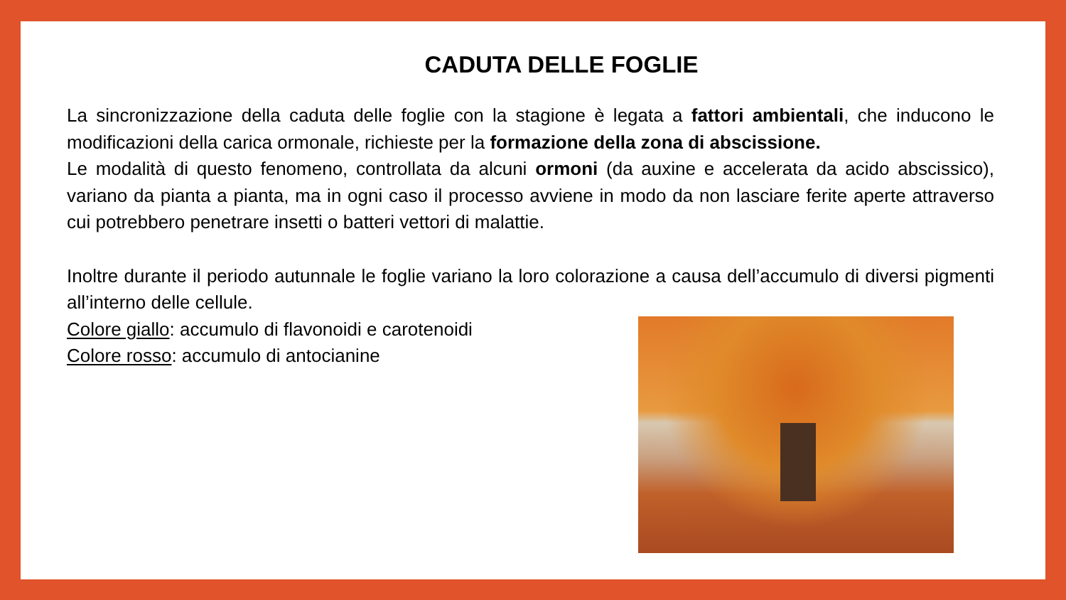CADUTA DELLE FOGLIE
La sincronizzazione della caduta delle foglie con la stagione è legata a fattori ambientali, che inducono le modificazioni della carica ormonale, richieste per la formazione della zona di abscissione.
Le modalità di questo fenomeno, controllata da alcuni ormoni (da auxine e accelerata da acido abscissico), variano da pianta a pianta, ma in ogni caso il processo avviene in modo da non lasciare ferite aperte attraverso cui potrebbero penetrare insetti o batteri vettori di malattie.
Inoltre durante il periodo autunnale le foglie variano la loro colorazione a causa dell’accumulo di diversi pigmenti all’interno delle cellule.
Colore giallo: accumulo di flavonoidi e carotenoidi
Colore rosso: accumulo di antocianine